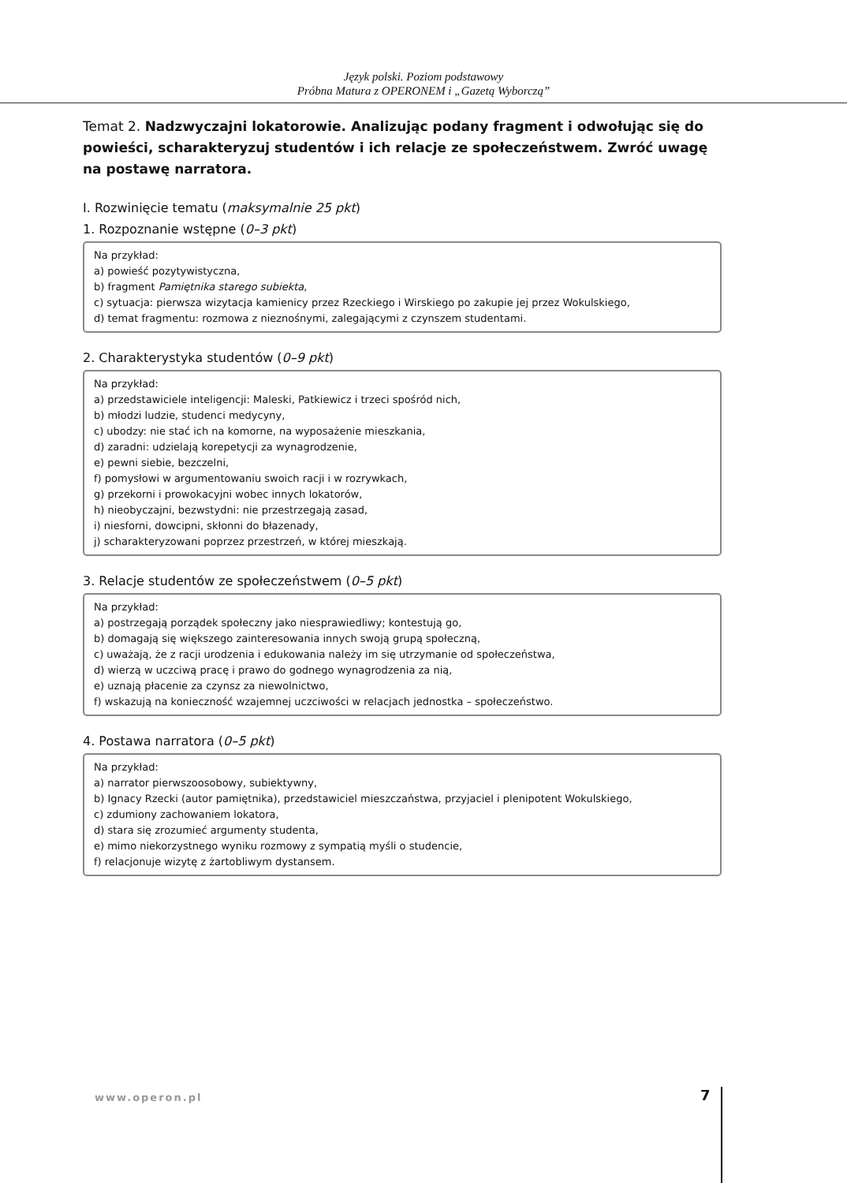Język polski. Poziom podstawowy
Próbna Matura z OPERONEM i „Gazetą Wyborczą”
Temat 2. Nadzwyczajni lokatorowie. Analizując podany fragment i odwołując się do powieści, scharakteryzuj studentów i ich relacje ze społeczeństwem. Zwróć uwagę na postawę narratora.
I. Rozwinięcie tematu (maksymalnie 25 pkt)
1. Rozpoznanie wstępne (0–3 pkt)
Na przykład:
a) powieść pozytywistyczna,
b) fragment Pamiętnika starego subiekta,
c) sytuacja: pierwsza wizytacja kamienicy przez Rzeckiego i Wirskiego po zakupie jej przez Wokulskiego,
d) temat fragmentu: rozmowa z nieznośnymi, zalegającymi z czynszem studentami.
2. Charakterystyka studentów (0–9 pkt)
Na przykład:
a) przedstawiciele inteligencji: Maleski, Patkiewicz i trzeci spośród nich,
b) młodzi ludzie, studenci medycyny,
c) ubodzy: nie stać ich na komorne, na wyposażenie mieszkania,
d) zaradni: udzielają korepetycji za wynagrodzenie,
e) pewni siebie, bezczelni,
f) pomysłowi w argumentowaniu swoich racji i w rozrywkach,
g) przekorni i prowokacyjni wobec innych lokatorów,
h) nieobyczajni, bezwstydni: nie przestrzegają zasad,
i) niesforni, dowcipni, skłonni do błazenady,
j) scharakteryzowani poprzez przestrzeń, w której mieszkają.
3. Relacje studentów ze społeczeństwem (0–5 pkt)
Na przykład:
a) postrzegają porządek społeczny jako niesprawiedliwy; kontestują go,
b) domagają się większego zainteresowania innych swoją grupą społeczną,
c) uważają, że z racji urodzenia i edukowania należy im się utrzymanie od społeczeństwa,
d) wierzą w uczciwą pracę i prawo do godnego wynagrodzenia za nią,
e) uznają płacenie za czynsz za niewolnictwo,
f) wskazują na konieczność wzajemnej uczciwości w relacjach jednostka – społeczeństwo.
4. Postawa narratora (0–5 pkt)
Na przykład:
a) narrator pierwszoosobowy, subiektywny,
b) Ignacy Rzecki (autor pamiętnika), przedstawiciel mieszczaństwa, przyjaciel i plenipotent Wokulskiego,
c) zdumiony zachowaniem lokatora,
d) stara się zrozumieć argumenty studenta,
e) mimo niekorzystnego wyniku rozmowy z sympatią myśli o studencie,
f) relacjonuje wizytę z żartobliwym dystansem.
www.operon.pl 7